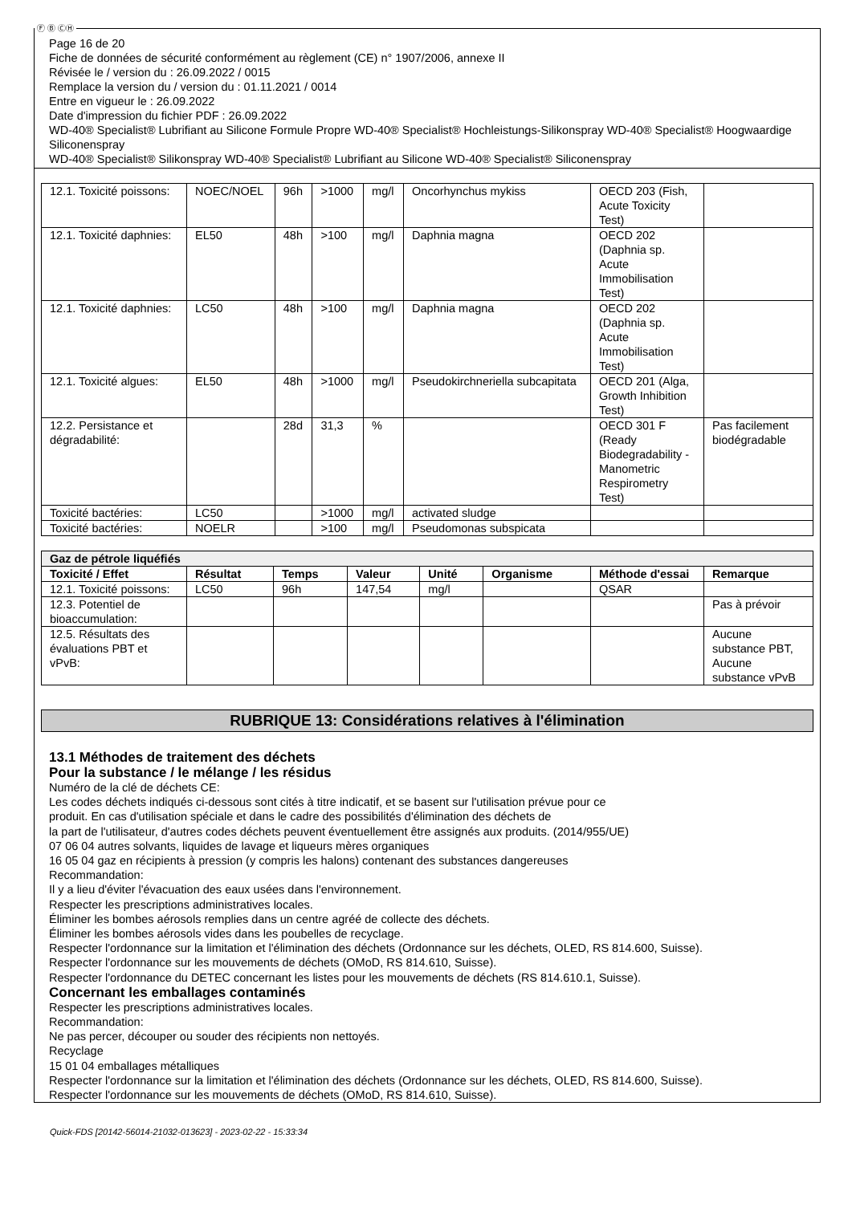Ⓕ Ⓑ ⒸⒽ
Page 16 de 20
Fiche de données de sécurité conformément au règlement (CE) n° 1907/2006, annexe II
Révisée le / version du : 26.09.2022 / 0015
Remplace la version du / version du : 01.11.2021 / 0014
Entre en vigueur le : 26.09.2022
Date d'impression du fichier PDF : 26.09.2022
WD-40® Specialist® Lubrifiant au Silicone Formule Propre WD-40® Specialist® Hochleistungs-Silikonspray WD-40® Specialist® Hoogwaardige Siliconenspray
WD-40® Specialist® Silikonspray WD-40® Specialist® Lubrifiant au Silicone WD-40® Specialist® Siliconenspray
| 12.1. Toxicité poissons: | NOEC/NOEL | 96h | >1000 | mg/l | Oncorhynchus mykiss | OECD 203 (Fish, Acute Toxicity Test) | |
| 12.1. Toxicité daphnies: | EL50 | 48h | >100 | mg/l | Daphnia magna | OECD 202 (Daphnia sp. Acute Immobilisation Test) | |
| 12.1. Toxicité daphnies: | LC50 | 48h | >100 | mg/l | Daphnia magna | OECD 202 (Daphnia sp. Acute Immobilisation Test) | |
| 12.1. Toxicité algues: | EL50 | 48h | >1000 | mg/l | Pseudokirchneriella subcapitata | OECD 201 (Alga, Growth Inhibition Test) | |
| 12.2. Persistance et dégradabilité: | | 28d | 31,3 | % | | OECD 301 F (Ready Biodegradability - Manometric Respirometry Test) | Pas facilement biodégradable |
| Toxicité bactéries: | LC50 | | >1000 | mg/l | activated sludge | | |
| Toxicité bactéries: | NOELR | | >100 | mg/l | Pseudomonas subspicata | | |
| Gaz de pétrole liquéfiés | | | | | | | |
| --- | --- | --- | --- | --- | --- | --- | --- |
| Toxicité / Effet | Résultat | Temps | Valeur | Unité | Organisme | Méthode d'essai | Remarque |
| 12.1. Toxicité poissons: | LC50 | 96h | 147,54 | mg/l | | QSAR | |
| 12.3. Potentiel de bioaccumulation: | | | | | | | Pas à prévoir |
| 12.5. Résultats des évaluations PBT et vPvB: | | | | | | | Aucune substance PBT, Aucune substance vPvB |
RUBRIQUE 13: Considérations relatives à l'élimination
13.1 Méthodes de traitement des déchets
Pour la substance / le mélange / les résidus
Numéro de la clé de déchets CE:
Les codes déchets indiqués ci-dessous sont cités à titre indicatif, et se basent sur l'utilisation prévue pour ce
produit. En cas d'utilisation spéciale et dans le cadre des possibilités d'élimination des déchets de
la part de l'utilisateur, d'autres codes déchets peuvent éventuellement être assignés aux produits. (2014/955/UE)
07 06 04 autres solvants, liquides de lavage et liqueurs mères organiques
16 05 04 gaz en récipients à pression (y compris les halons) contenant des substances dangereuses
Recommandation:
Il y a lieu d'éviter l'évacuation des eaux usées dans l'environnement.
Respecter les prescriptions administratives locales.
Éliminer les bombes aérosols remplies dans un centre agréé de collecte des déchets.
Éliminer les bombes aérosols vides dans les poubelles de recyclage.
Respecter l'ordonnance sur la limitation et l'élimination des déchets (Ordonnance sur les déchets, OLED, RS 814.600, Suisse).
Respecter l'ordonnance sur les mouvements de déchets (OMoD, RS 814.610, Suisse).
Respecter l'ordonnance du DETEC concernant les listes pour les mouvements de déchets (RS 814.610.1, Suisse).
Concernant les emballages contaminés
Respecter les prescriptions administratives locales.
Recommandation:
Ne pas percer, découper ou souder des récipients non nettoyés.
Recyclage
15 01 04 emballages métalliques
Respecter l'ordonnance sur la limitation et l'élimination des déchets (Ordonnance sur les déchets, OLED, RS 814.600, Suisse).
Respecter l'ordonnance sur les mouvements de déchets (OMoD, RS 814.610, Suisse).
Quick-FDS [20142-56014-21032-013623] - 2023-02-22 - 15:33:34